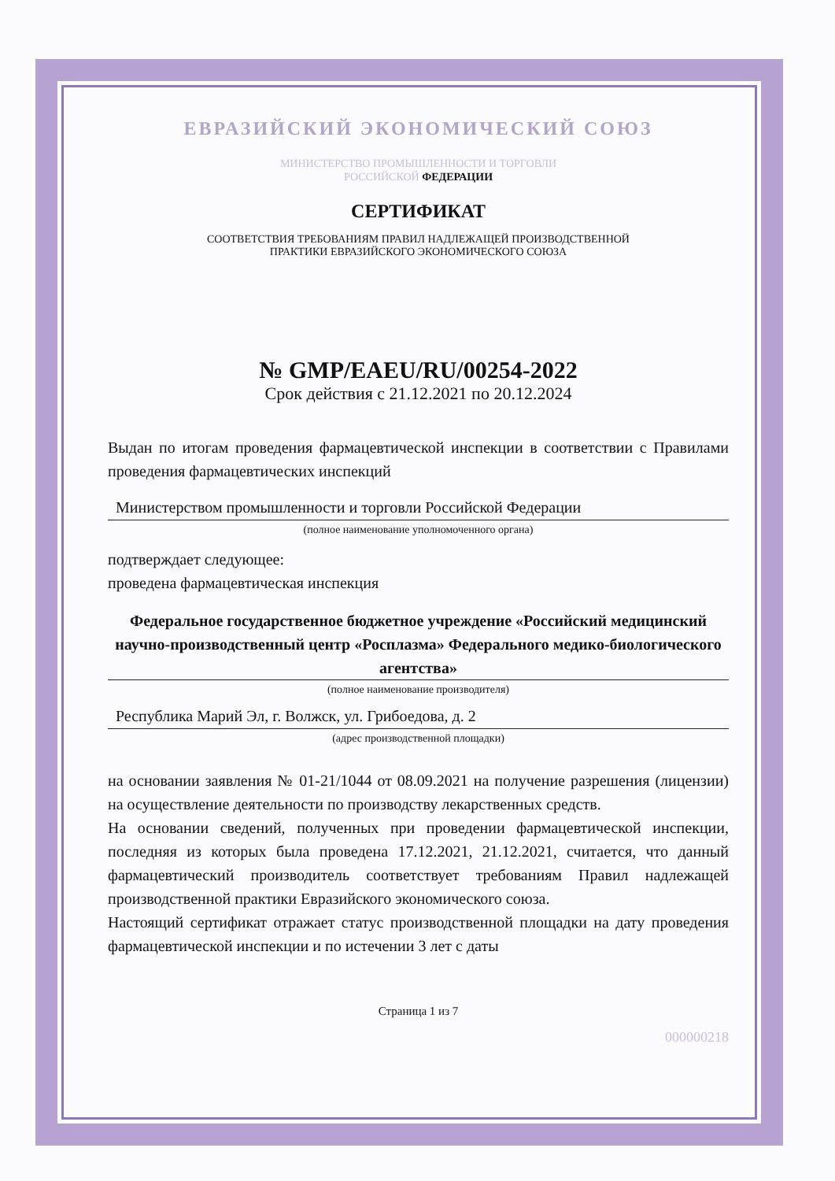ЕВРАЗИЙСКИЙ ЭКОНОМИЧЕСКИЙ СОЮЗ
МИНИСТЕРСТВО ПРОМЫШЛЕННОСТИ И ТОРГОВЛИ
РОССИЙСКОЙ ФЕДЕРАЦИИ
СЕРТИФИКАТ
СООТВЕТСТВИЯ ТРЕБОВАНИЯМ ПРАВИЛ НАДЛЕЖАЩЕЙ ПРОИЗВОДСТВЕННОЙ
ПРАКТИКИ ЕВРАЗИЙСКОГО ЭКОНОМИЧЕСКОГО СОЮЗА
№ GMP/EAEU/RU/00254-2022
Срок действия с 21.12.2021 по 20.12.2024
Выдан по итогам проведения фармацевтической инспекции в соответствии с Правилами проведения фармацевтических инспекций
Министерством промышленности и торговли Российской Федерации
(полное наименование уполномоченного органа)
подтверждает следующее:
проведена фармацевтическая инспекция
Федеральное государственное бюджетное учреждение «Российский медицинский научно-производственный центр «Росплазма» Федерального медико-биологического агентства»
(полное наименование производителя)
Республика Марий Эл, г. Волжск, ул. Грибоедова, д. 2
(адрес производственной площадки)
на основании заявления № 01-21/1044 от 08.09.2021 на получение разрешения (лицензии) на осуществление деятельности по производству лекарственных средств.
На основании сведений, полученных при проведении фармацевтической инспекции, последняя из которых была проведена 17.12.2021, 21.12.2021, считается, что данный фармацевтический производитель соответствует требованиям Правил надлежащей производственной практики Евразийского экономического союза.
Настоящий сертификат отражает статус производственной площадки на дату проведения фармацевтической инспекции и по истечении 3 лет с даты
Страница 1 из 7
000000218